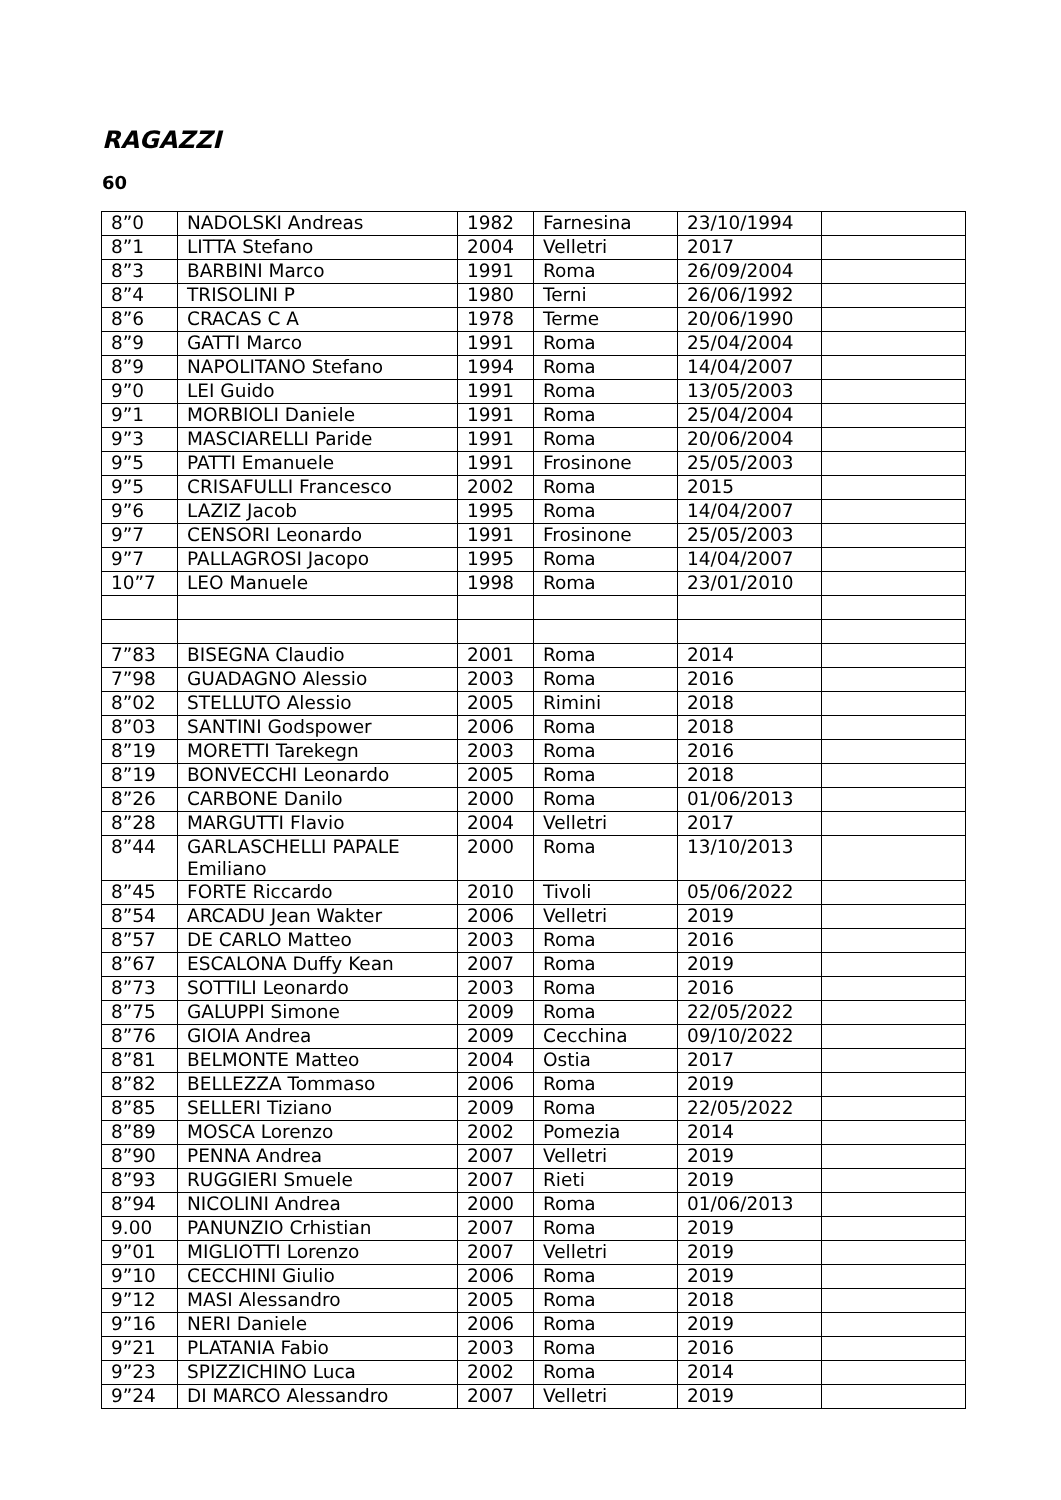RAGAZZI
60
| 8”0 | NADOLSKI Andreas | 1982 | Farnesina | 23/10/1994 | |
| 8”1 | LITTA Stefano | 2004 | Velletri | 2017 | |
| 8”3 | BARBINI Marco | 1991 | Roma | 26/09/2004 | |
| 8”4 | TRISOLINI P | 1980 | Terni | 26/06/1992 | |
| 8”6 | CRACAS C A | 1978 | Terme | 20/06/1990 | |
| 8”9 | GATTI Marco | 1991 | Roma | 25/04/2004 | |
| 8”9 | NAPOLITANO Stefano | 1994 | Roma | 14/04/2007 | |
| 9”0 | LEI Guido | 1991 | Roma | 13/05/2003 | |
| 9”1 | MORBIOLI Daniele | 1991 | Roma | 25/04/2004 | |
| 9”3 | MASCIARELLI Paride | 1991 | Roma | 20/06/2004 | |
| 9”5 | PATTI Emanuele | 1991 | Frosinone | 25/05/2003 | |
| 9”5 | CRISAFULLI Francesco | 2002 | Roma | 2015 | |
| 9”6 | LAZIZ Jacob | 1995 | Roma | 14/04/2007 | |
| 9”7 | CENSORI Leonardo | 1991 | Frosinone | 25/05/2003 | |
| 9”7 | PALLAGROSI Jacopo | 1995 | Roma | 14/04/2007 | |
| 10”7 | LEO Manuele | 1998 | Roma | 23/01/2010 | |
| 7”83 | BISEGNA Claudio | 2001 | Roma | 2014 | |
| 7”98 | GUADAGNO Alessio | 2003 | Roma | 2016 | |
| 8”02 | STELLUTO Alessio | 2005 | Rimini | 2018 | |
| 8”03 | SANTINI Godspower | 2006 | Roma | 2018 | |
| 8”19 | MORETTI Tarekegn | 2003 | Roma | 2016 | |
| 8”19 | BONVECCHI Leonardo | 2005 | Roma | 2018 | |
| 8”26 | CARBONE Danilo | 2000 | Roma | 01/06/2013 | |
| 8”28 | MARGUTTI Flavio | 2004 | Velletri | 2017 | |
| 8”44 | GARLASCHELLI PAPALE Emiliano | 2000 | Roma | 13/10/2013 | |
| 8”45 | FORTE Riccardo | 2010 | Tivoli | 05/06/2022 | |
| 8”54 | ARCADU Jean Wakter | 2006 | Velletri | 2019 | |
| 8”57 | DE CARLO Matteo | 2003 | Roma | 2016 | |
| 8”67 | ESCALONA Duffy Kean | 2007 | Roma | 2019 | |
| 8”73 | SOTTILI Leonardo | 2003 | Roma | 2016 | |
| 8”75 | GALUPPI Simone | 2009 | Roma | 22/05/2022 | |
| 8”76 | GIOIA Andrea | 2009 | Cecchina | 09/10/2022 | |
| 8”81 | BELMONTE Matteo | 2004 | Ostia | 2017 | |
| 8”82 | BELLEZZA Tommaso | 2006 | Roma | 2019 | |
| 8”85 | SELLERI Tiziano | 2009 | Roma | 22/05/2022 | |
| 8”89 | MOSCA Lorenzo | 2002 | Pomezia | 2014 | |
| 8”90 | PENNA Andrea | 2007 | Velletri | 2019 | |
| 8”93 | RUGGIERI Smuele | 2007 | Rieti | 2019 | |
| 8”94 | NICOLINI Andrea | 2000 | Roma | 01/06/2013 | |
| 9.00 | PANUNZIO Crhistian | 2007 | Roma | 2019 | |
| 9”01 | MIGLIOTTI Lorenzo | 2007 | Velletri | 2019 | |
| 9”10 | CECCHINI Giulio | 2006 | Roma | 2019 | |
| 9”12 | MASI Alessandro | 2005 | Roma | 2018 | |
| 9”16 | NERI Daniele | 2006 | Roma | 2019 | |
| 9”21 | PLATANIA Fabio | 2003 | Roma | 2016 | |
| 9”23 | SPIZZICHINO Luca | 2002 | Roma | 2014 | |
| 9”24 | DI MARCO Alessandro | 2007 | Velletri | 2019 | |